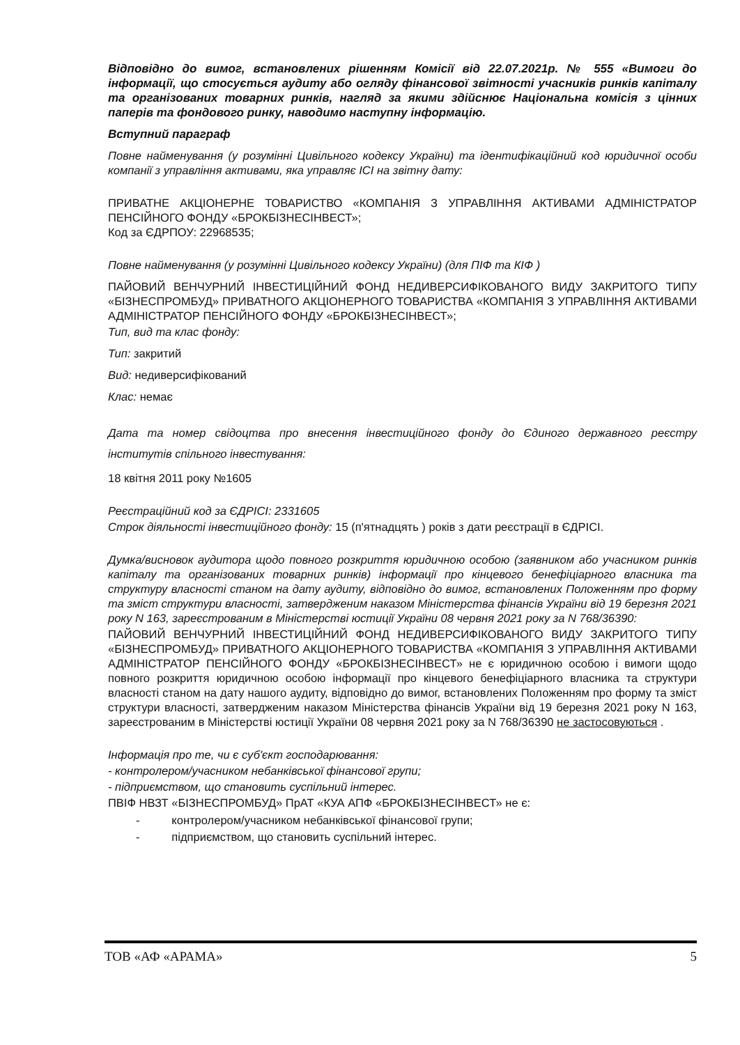Відповідно до вимог, встановлених рішенням Комісії від 22.07.2021р. № 555 «Вимоги до інформації, що стосується аудиту або огляду фінансової звітності учасників ринків капіталу та організованих товарних ринків, нагляд за якими здійснює Національна комісія з цінних паперів та фондового ринку, наводимо наступну інформацію.
Вступний параграф
Повне найменування (у розумінні Цивільного кодексу України) та ідентифікаційний код юридичної особи компанії з управління активами, яка управляє ІСІ на звітну дату:
ПРИВАТНЕ АКЦІОНЕРНЕ ТОВАРИСТВО «КОМПАНІЯ З УПРАВЛІННЯ АКТИВАМИ АДМІНІСТРАТОР ПЕНСІЙНОГО ФОНДУ «БРОКБІЗНЕСІНВЕСТ»;
Код за ЄДРПОУ: 22968535;
Повне найменування (у розумінні Цивільного кодексу України) (для ПІФ та КІФ )
ПАЙОВИЙ ВЕНЧУРНИЙ ІНВЕСТИЦІЙНИЙ ФОНД НЕДИВЕРСИФІКОВАНОГО ВИДУ ЗАКРИТОГО ТИПУ «БІЗНЕСПРОМБУД» ПРИВАТНОГО АКЦІОНЕРНОГО ТОВАРИСТВА «КОМПАНІЯ З УПРАВЛІННЯ АКТИВАМИ АДМІНІСТРАТОР ПЕНСІЙНОГО ФОНДУ «БРОКБІЗНЕСІНВЕСТ»;
Тип, вид та клас фонду:
Тип: закритий
Вид: недиверсифікований
Клас: немає
Дата та номер свідоцтва про внесення інвестиційного фонду до Єдиного державного реєстру інститутів спільного інвестування:
18 квітня 2011 року №1605
Реєстраційний код за ЄДРІСІ: 2331605
Строк діяльності інвестиційного фонду: 15 (п'ятнадцять ) років з дати реєстрації в ЄДРІСІ.
Думка/висновок аудитора щодо повного розкриття юридичною особою (заявником або учасником ринків капіталу та організованих товарних ринків) інформації про кінцевого бенефіціарного власника та структуру власності станом на дату аудиту, відповідно до вимог, встановлених Положенням про форму та зміст структури власності, затвердженим наказом Міністерства фінансів України від 19 березня 2021 року N 163, зареєстрованим в Міністерстві юстиції України 08 червня 2021 року за N 768/36390:
ПАЙОВИЙ ВЕНЧУРНИЙ ІНВЕСТИЦІЙНИЙ ФОНД НЕДИВЕРСИФІКОВАНОГО ВИДУ ЗАКРИТОГО ТИПУ «БІЗНЕСПРОМБУД» ПРИВАТНОГО АКЦІОНЕРНОГО ТОВАРИСТВА «КОМПАНІЯ З УПРАВЛІННЯ АКТИВАМИ АДМІНІСТРАТОР ПЕНСІЙНОГО ФОНДУ «БРОКБІЗНЕСІНВЕСТ» не є юридичною особою і вимоги щодо повного розкриття юридичною особою інформації про кінцевого бенефіціарного власника та структури власності станом на дату нашого аудиту, відповідно до вимог, встановлених Положенням про форму та зміст структури власності, затвердженим наказом Міністерства фінансів України від 19 березня 2021 року N 163, зареєстрованим в Міністерстві юстиції України 08 червня 2021 року за N 768/36390 не застосовуються .
Інформація про те, чи є суб'єкт господарювання:
- контролером/учасником небанківської фінансової групи;
- підприємством, що становить суспільний інтерес.
ПВІФ НВЗТ «БІЗНЕСПРОМБУД» ПрАТ «КУА АПФ «БРОКБІЗНЕСІНВЕСТ» не є:
- контролером/учасником небанківської фінансової групи;
- підприємством, що становить суспільний інтерес.
ТОВ «АФ «АРАМА» 5